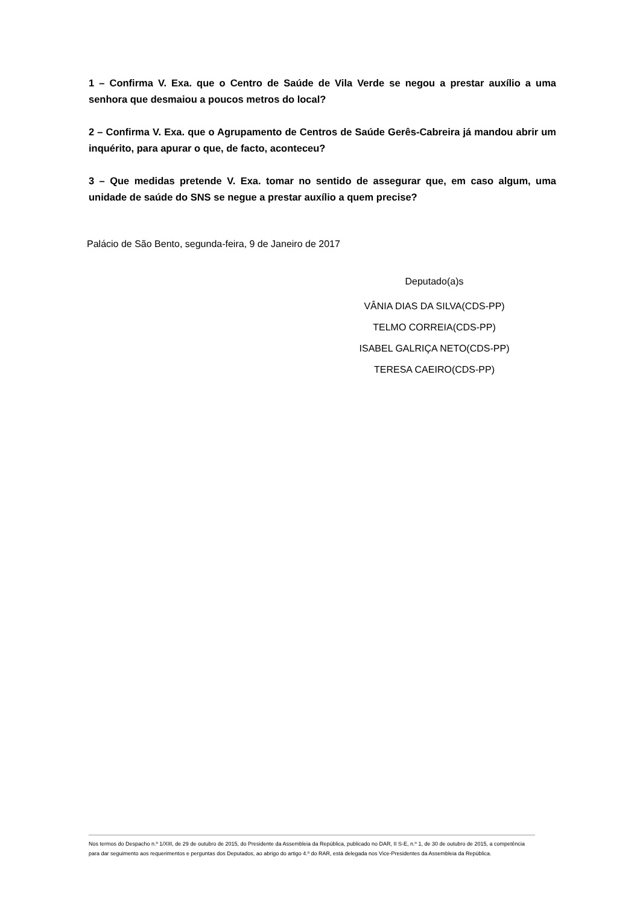1 – Confirma V. Exa. que o Centro de Saúde de Vila Verde se negou a prestar auxílio a uma senhora que desmaiou a poucos metros do local?
2 – Confirma V. Exa. que o Agrupamento de Centros de Saúde Gerês-Cabreira já mandou abrir um inquérito, para apurar o que, de facto, aconteceu?
3 – Que medidas pretende V. Exa. tomar no sentido de assegurar que, em caso algum, uma unidade de saúde do SNS se negue a prestar auxílio a quem precise?
Palácio de São Bento, segunda-feira, 9 de Janeiro de 2017
Deputado(a)s
VÂNIA DIAS DA SILVA(CDS-PP)
TELMO CORREIA(CDS-PP)
ISABEL GALRIÇA NETO(CDS-PP)
TERESA CAEIRO(CDS-PP)
Nos termos do Despacho n.º 1/XIII, de 29 de outubro de 2015, do Presidente da Assembleia da República, publicado no DAR, II S-E, n.º 1, de 30 de outubro de 2015, a competência para dar seguimento aos requerimentos e perguntas dos Deputados, ao abrigo do artigo 4.º do RAR, está delegada nos Vice-Presidentes da Assembleia da República.